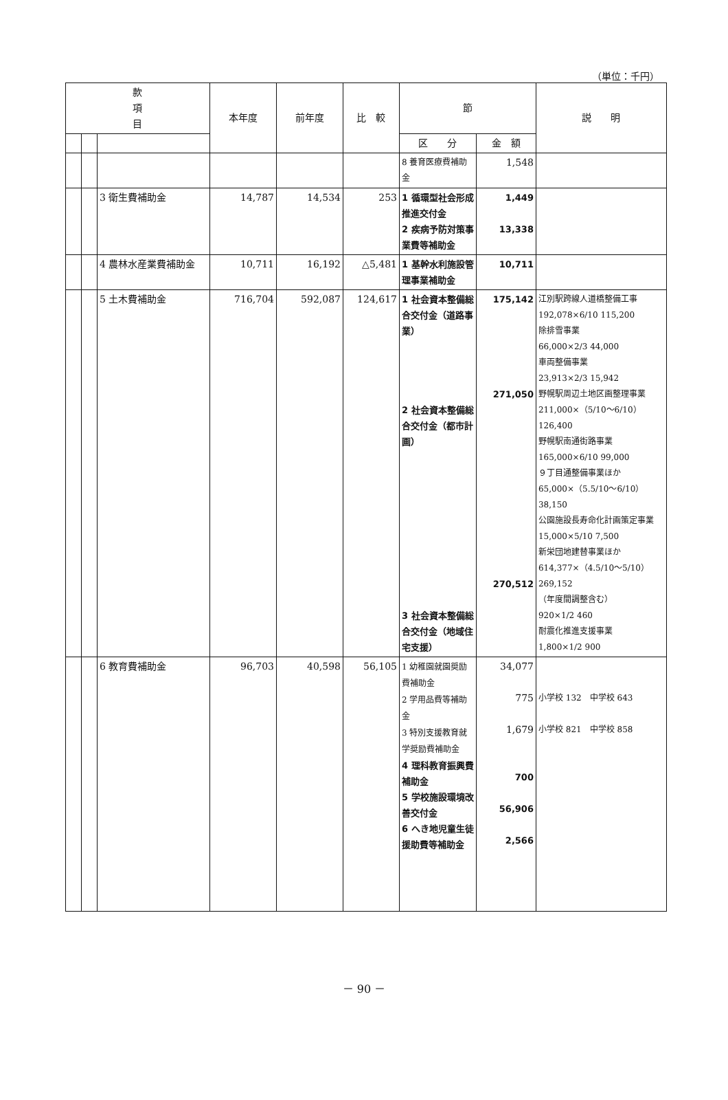（単位：千円）
| 款 項 目 | | | 本年度 | 前年度 | 比 較 | 節 | | 説 明 |
| --- | --- | --- | --- | --- | --- | --- | --- | --- |
| | | | | | | 区 分 | 金 額 | |
| | | | | | | 8 養育医療費補助金 | 1,548 | |
| | | 3 衛生費補助金 | 14,787 | 14,534 | 253 | 1 循環型社会形成推進交付金 2 疾病予防対策事業費等補助金 | 1,449 13,338 | |
| | | 4 農林水産業費補助金 | 10,711 | 16,192 | △5,481 | 1 基幹水利施設管理事業補助金 | 10,711 | |
| | | 5 土木費補助金 | 716,704 | 592,087 | 124,617 | 1 社会資本整備総合交付金（道路事業） 2 社会資本整備総合交付金（都市計画） 3 社会資本整備総合交付金（地域住宅支援） | 175,142 271,050 270,512 | 江別駅跨線人道橋整備工事 192,078×6/10 115,200 除排雪事業 66,000×2/3 44,000 車両整備事業 23,913×2/3 15,942 野幌駅周辺土地区画整理事業 211,000×（5/10～6/10） 126,400 野幌駅南通街路事業 165,000×6/10 99,000 ９丁目通整備事業ほか 65,000×（5.5/10～6/10） 38,150 公園施設長寿命化計画策定事業 15,000×5/10 7,500 新栄団地建替事業ほか 614,377×（4.5/10～5/10） 269,152 （年度間調整含む） 920×1/2 460 耐震化推進支援事業 1,800×1/2 900 |
| | | 6 教育費補助金 | 96,703 | 40,598 | 56,105 | 1 幼稚園就園奨励費補助金 2 学用品費等補助金 3 特別支援教育就学奨励費補助金 4 理科教育振興費補助金 5 学校施設環境改善交付金 6 へき地児童生徒援助費等補助金 | 34,077 775 1,679 700 56,906 2,566 | 小学校 132 中学校 643 小学校 821 中学校 858 |
－ 90 －